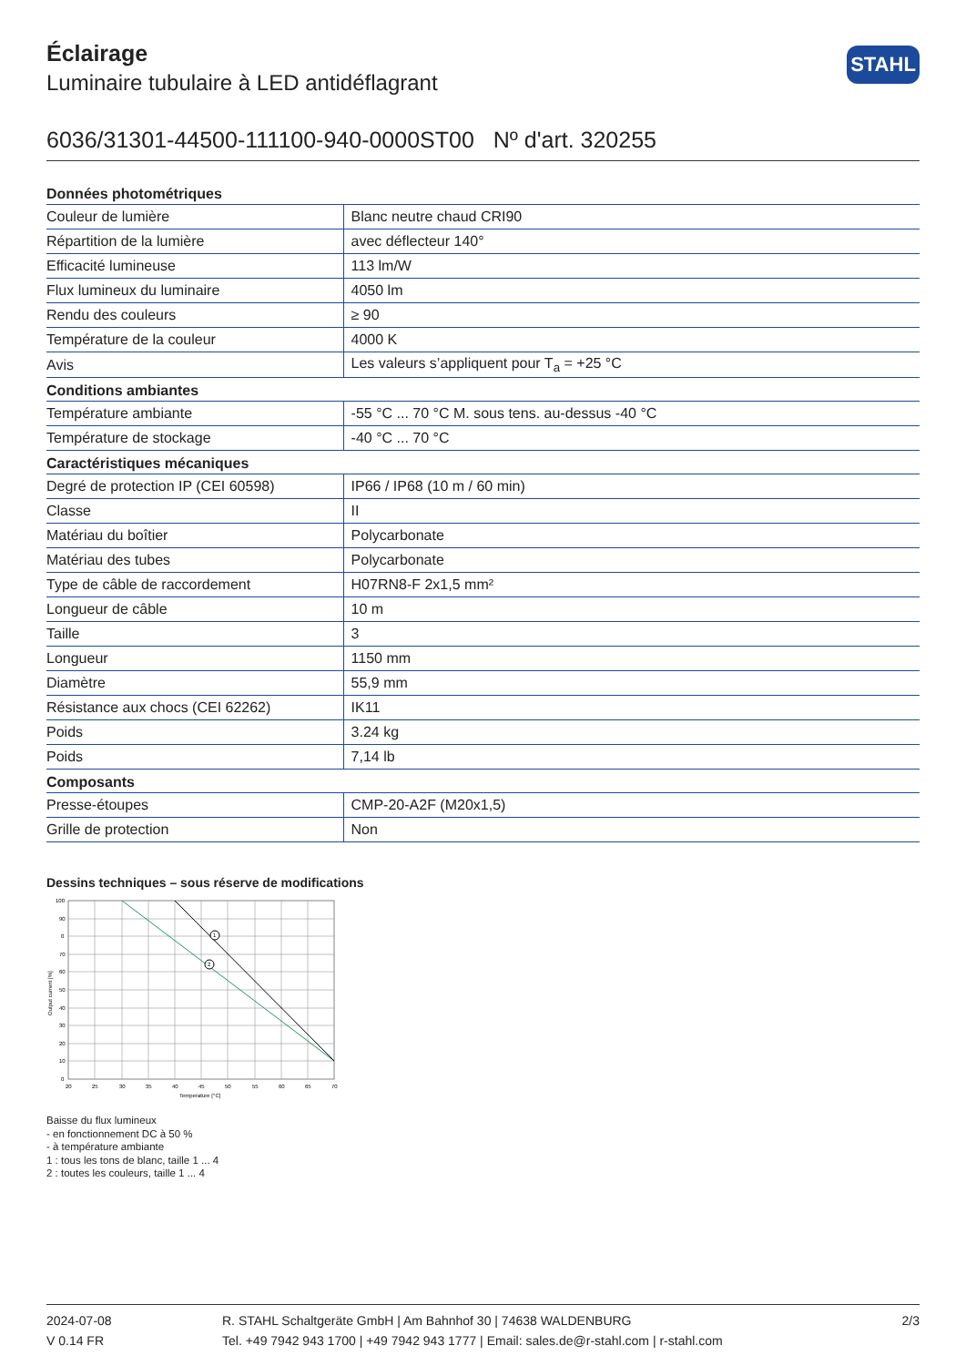Éclairage
Luminaire tubulaire à LED antidéflagrant
STAHL
6036/31301-44500-111100-940-0000ST00 Nº d'art. 320255
| Données photométriques | |
| --- | --- |
| Couleur de lumière | Blanc neutre chaud CRI90 |
| Répartition de la lumière | avec déflecteur 140° |
| Efficacité lumineuse | 113 lm/W |
| Flux lumineux du luminaire | 4050 lm |
| Rendu des couleurs | ≥ 90 |
| Température de la couleur | 4000 K |
| Avis | Les valeurs s’appliquent pour T<sub>a</sub> = +25 °C |
| Conditions ambiantes | |
| Température ambiante | -55 °C ... 70 °C M. sous tens. au-dessus -40 °C |
| Température de stockage | -40 °C ... 70 °C |
| Caractéristiques mécaniques | |
| Degré de protection IP (CEI 60598) | IP66 / IP68 (10 m / 60 min) |
| Classe | II |
| Matériau du boîtier | Polycarbonate |
| Matériau des tubes | Polycarbonate |
| Type de câble de raccordement | H07RN8-F 2x1,5 mm² |
| Longueur de câble | 10 m |
| Taille | 3 |
| Longueur | 1150 mm |
| Diamètre | 55,9 mm |
| Résistance aux chocs (CEI 62262) | IK11 |
| Poids | 3.24 kg |
| Poids | 7,14 lb |
| Composants | |
| Presse-étoupes | CMP-20-A2F (M20x1,5) |
| Grille de protection | Non |
Dessins techniques – sous réserve de modifications
1
2
100
90
0
70
60
50
40
30
20
10
0
20
25
30
35
40
45
50
55
60
65
70
Temperature [°C]
Output current [%]
Baisse du flux lumineux
- en fonctionnement DC à 50 %
- à température ambiante
1 : tous les tons de blanc, taille 1 ... 4
2 : toutes les couleurs, taille 1 ... 4
2024-07-08
V 0.14 FR
R. STAHL Schaltgeräte GmbH | Am Bahnhof 30 | 74638 WALDENBURG
Tel. +49 7942 943 1700 | +49 7942 943 1777 | Email: sales.de@r-stahl.com | r-stahl.com
2/3